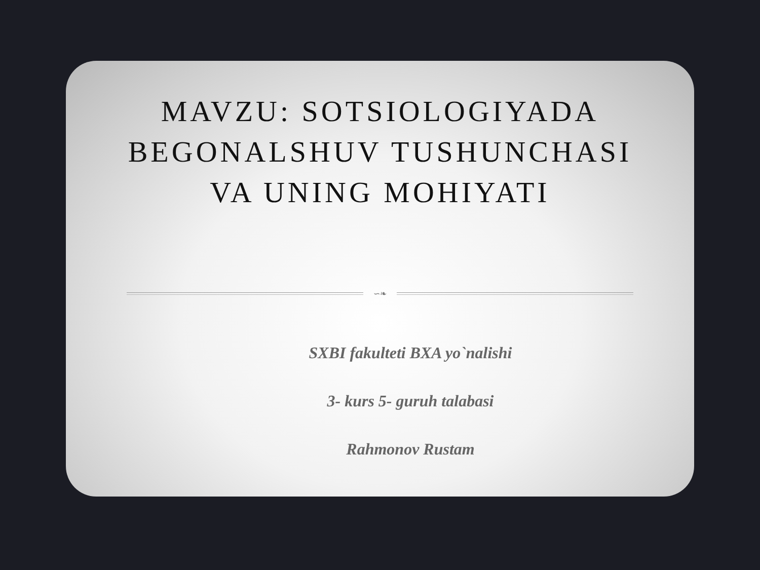MAVZU: SOTSIOLOGIYADA
BEGONALSHUV TUSHUNCHASI
VA UNING MOHIYATI
∽❧
SXBI fakulteti BXA yo`nalishi
3- kurs 5- guruh talabasi
Rahmonov Rustam